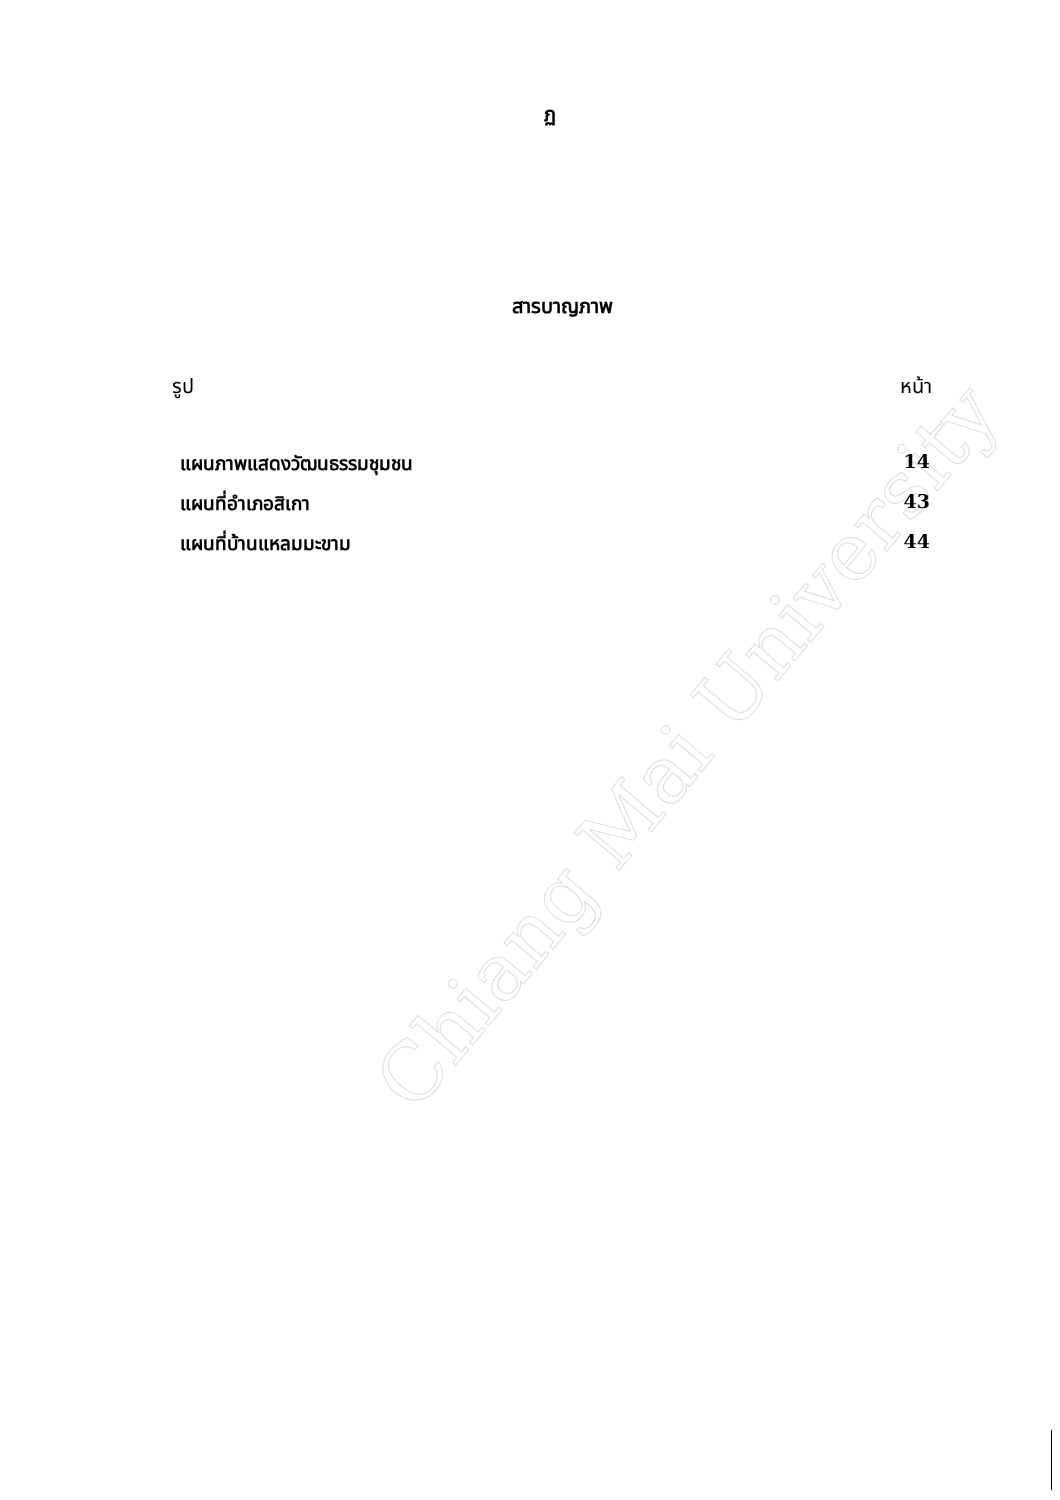Chiang Mai University
ฏ
สารบาญภาพ
รูป หน้า
แผนภาพแสดงวัฒนธรรมชุมชน 14
แผนที่อำเภอสิเกา 43
แผนที่บ้านแหลมมะขาม 44